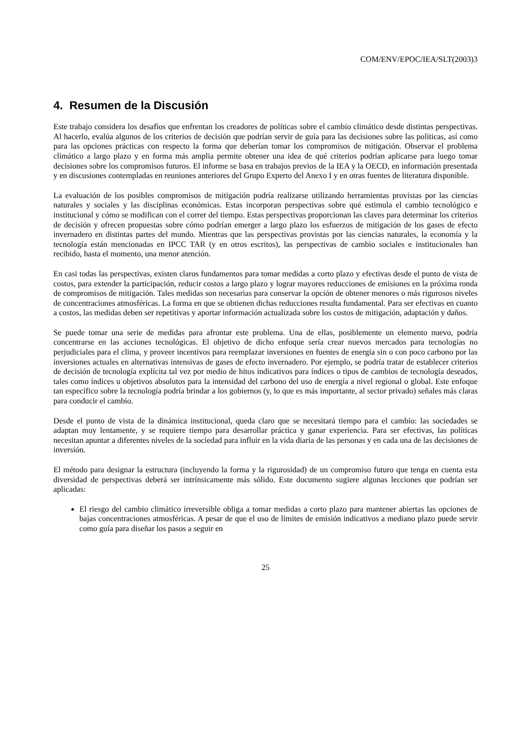COM/ENV/EPOC/IEA/SLT(2003)3
4. Resumen de la Discusión
Este trabajo considera los desafíos que enfrentan los creadores de políticas sobre el cambio climático desde distintas perspectivas. Al hacerlo, evalúa algunos de los criterios de decisión que podrían servir de guía para las decisiones sobre las políticas, así como para las opciones prácticas con respecto la forma que deberían tomar los compromisos de mitigación. Observar el problema climático a largo plazo y en forma más amplia permite obtener una idea de qué criterios podrían aplicarse para luego tomar decisiones sobre los compromisos futuros. El informe se basa en trabajos previos de la IEA y la OECD, en información presentada y en discusiones contempladas en reuniones anteriores del Grupo Experto del Anexo I y en otras fuentes de literatura disponible.
La evaluación de los posibles compromisos de mitigación podría realizarse utilizando herramientas provistas por las ciencias naturales y sociales y las disciplinas económicas. Estas incorporan perspectivas sobre qué estimula el cambio tecnológico e institucional y cómo se modifican con el correr del tiempo. Estas perspectivas proporcionan las claves para determinar los criterios de decisión y ofrecen propuestas sobre cómo podrían emerger a largo plazo los esfuerzos de mitigación de los gases de efecto invernadero en distintas partes del mundo. Mientras que las perspectivas provistas por las ciencias naturales, la economía y la tecnología están mencionadas en IPCC TAR (y en otros escritos), las perspectivas de cambio sociales e institucionales han recibido, hasta el momento, una menor atención.
En casi todas las perspectivas, existen claros fundamentos para tomar medidas a corto plazo y efectivas desde el punto de vista de costos, para extender la participación, reducir costos a largo plazo y lograr mayores reducciones de emisiones en la próxima ronda de compromisos de mitigación. Tales medidas son necesarias para conservar la opción de obtener menores o más rigurosos niveles de concentraciones atmosféricas. La forma en que se obtienen dichas reducciones resulta fundamental. Para ser efectivas en cuanto a costos, las medidas deben ser repetitivas y aportar información actualizada sobre los costos de mitigación, adaptación y daños.
Se puede tomar una serie de medidas para afrontar este problema. Una de ellas, posiblemente un elemento nuevo, podría concentrarse en las acciones tecnológicas. El objetivo de dicho enfoque sería crear nuevos mercados para tecnologías no perjudiciales para el clima, y proveer incentivos para reemplazar inversiones en fuentes de energía sin o con poco carbono por las inversiones actuales en alternativas intensivas de gases de efecto invernadero. Por ejemplo, se podría tratar de establecer criterios de decisión de tecnología explícita tal vez por medio de hitos indicativos para índices o tipos de cambios de tecnología deseados, tales como índices u objetivos absolutos para la intensidad del carbono del uso de energía a nivel regional o global. Este enfoque tan específico sobre la tecnología podría brindar a los gobiernos (y, lo que es más importante, al sector privado) señales más claras para conducir el cambio.
Desde el punto de vista de la dinámica institucional, queda claro que se necesitará tiempo para el cambio: las sociedades se adaptan muy lentamente, y se requiere tiempo para desarrollar práctica y ganar experiencia. Para ser efectivas, las políticas necesitan apuntar a diferentes niveles de la sociedad para influir en la vida diaria de las personas y en cada una de las decisiones de inversión.
El método para designar la estructura (incluyendo la forma y la rigurosidad) de un compromiso futuro que tenga en cuenta esta diversidad de perspectivas deberá ser intrínsicamente más sólido. Este documento sugiere algunas lecciones que podrían ser aplicadas:
El riesgo del cambio climático irreversible obliga a tomar medidas a corto plazo para mantener abiertas las opciones de bajas concentraciones atmosféricas. A pesar de que el uso de límites de emisión indicativos a mediano plazo puede servir como guía para diseñar los pasos a seguir en
25